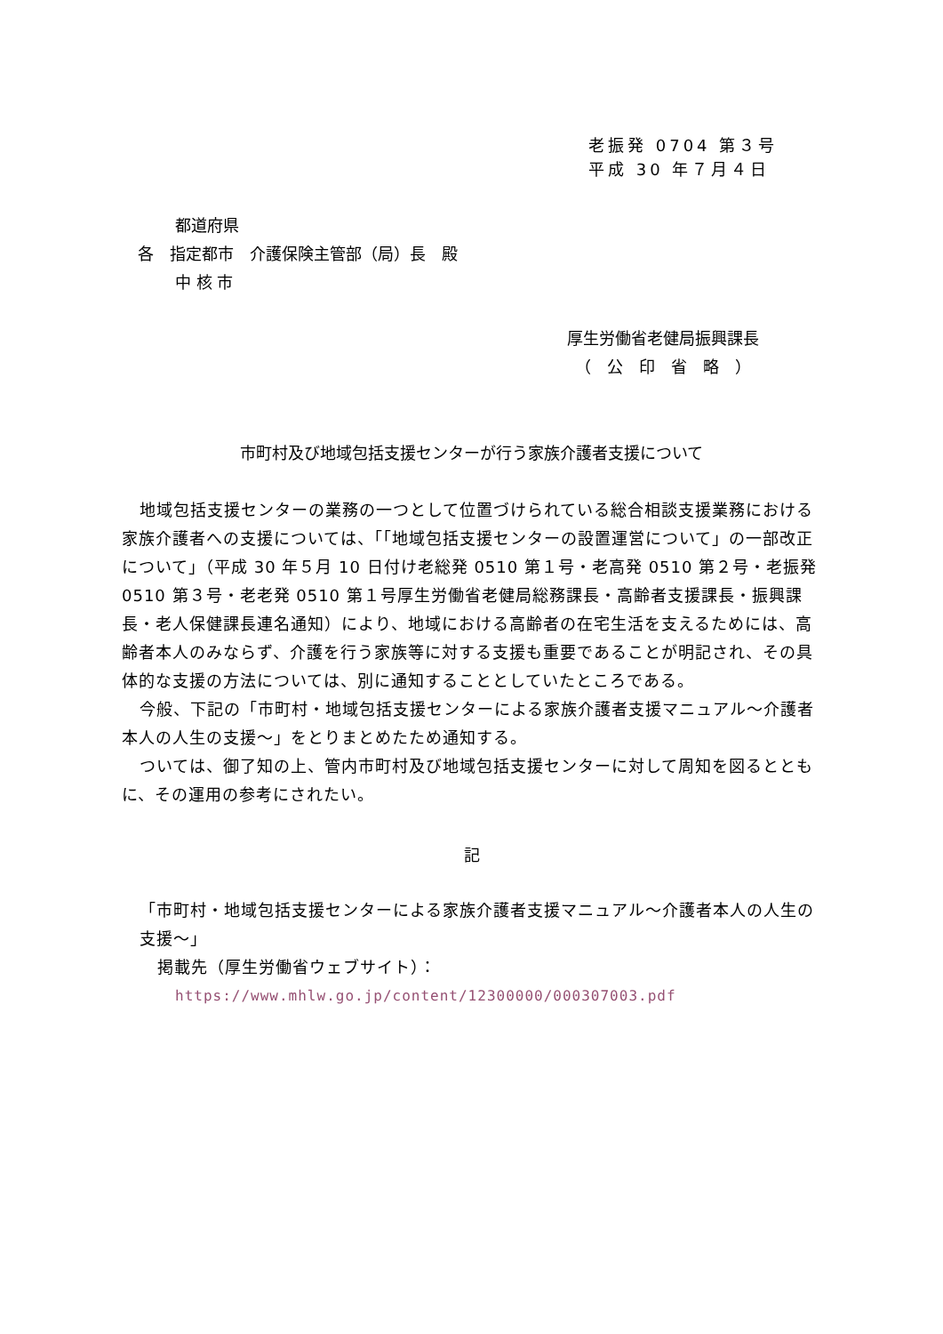老振発 0704 第３号
平成 30 年７月４日
都道府県
各　指定都市　介護保険主管部（局）長　殿
中 核 市
厚生労働省老健局振興課長
　（　公　印　省　略　）
市町村及び地域包括支援センターが行う家族介護者支援について
地域包括支援センターの業務の一つとして位置づけられている総合相談支援業務における家族介護者への支援については、「「地域包括支援センターの設置運営について」の一部改正について」（平成 30 年５月 10 日付け老総発 0510 第１号・老高発 0510 第２号・老振発 0510 第３号・老老発 0510 第１号厚生労働省老健局総務課長・高齢者支援課長・振興課長・老人保健課長連名通知）により、地域における高齢者の在宅生活を支えるためには、高齢者本人のみならず、介護を行う家族等に対する支援も重要であることが明記され、その具体的な支援の方法については、別に通知することとしていたところである。
今般、下記の「市町村・地域包括支援センターによる家族介護者支援マニュアル～介護者本人の人生の支援～」をとりまとめたため通知する。
ついては、御了知の上、管内市町村及び地域包括支援センターに対して周知を図るとともに、その運用の参考にされたい。
記
「市町村・地域包括支援センターによる家族介護者支援マニュアル～介護者本人の人生の支援～」
掲載先（厚生労働省ウェブサイト）：
https://www.mhlw.go.jp/content/12300000/000307003.pdf